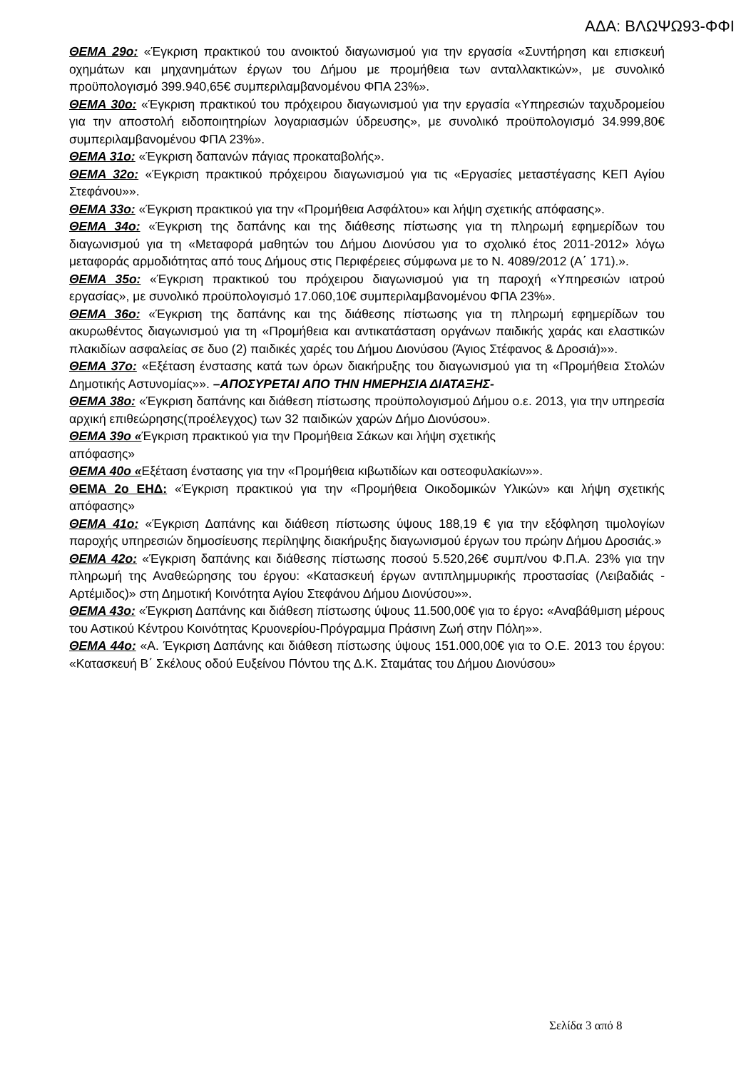ΑΔΑ: ΒΛΩΨΩ93-ΦΦΙ
ΘΕΜΑ 29ο: «Έγκριση πρακτικού του ανοικτού διαγωνισμού για την εργασία «Συντήρηση και επισκευή οχημάτων και μηχανημάτων έργων του Δήμου με προμήθεια των ανταλλακτικών», με συνολικό προϋπολογισμό 399.940,65€ συμπεριλαμβανομένου ΦΠΑ 23%».
ΘΕΜΑ 30ο: «Έγκριση πρακτικού του πρόχειρου διαγωνισμού για την εργασία «Υπηρεσιών ταχυδρομείου για την αποστολή ειδοποιητηρίων λογαριασμών ύδρευσης», με συνολικό προϋπολογισμό 34.999,80€ συμπεριλαμβανομένου ΦΠΑ 23%».
ΘΕΜΑ 31ο: «Έγκριση δαπανών πάγιας προκαταβολής».
ΘΕΜΑ 32ο: «Έγκριση πρακτικού πρόχειρου διαγωνισμού για τις «Εργασίες μεταστέγασης ΚΕΠ Αγίου Στεφάνου»».
ΘΕΜΑ 33ο: «Έγκριση πρακτικού για την «Προμήθεια Ασφάλτου» και λήψη σχετικής απόφασης».
ΘΕΜΑ 34ο: «Έγκριση της δαπάνης και της διάθεσης πίστωσης για τη πληρωμή εφημερίδων του διαγωνισμού για τη «Μεταφορά μαθητών του Δήμου Διονύσου για το σχολικό έτος 2011-2012» λόγω μεταφοράς αρμοδιότητας από τους Δήμους στις Περιφέρειες σύμφωνα με το Ν. 4089/2012 (Α΄ 171).».
ΘΕΜΑ 35ο: «Έγκριση πρακτικού του πρόχειρου διαγωνισμού για τη παροχή «Υπηρεσιών ιατρού εργασίας», με συνολικό προϋπολογισμό 17.060,10€ συμπεριλαμβανομένου ΦΠΑ 23%».
ΘΕΜΑ 36ο: «Έγκριση της δαπάνης και της διάθεσης πίστωσης για τη πληρωμή εφημερίδων του ακυρωθέντος διαγωνισμού για τη «Προμήθεια και αντικατάσταση οργάνων παιδικής χαράς και ελαστικών πλακιδίων ασφαλείας σε δυο (2) παιδικές χαρές του Δήμου Διονύσου (Άγιος Στέφανος & Δροσιά)»».
ΘΕΜΑ 37ο: «Εξέταση ένστασης κατά των όρων διακήρυξης του διαγωνισμού για τη «Προμήθεια Στολών Δημοτικής Αστυνομίας»». –ΑΠΟΣΥΡΕΤΑΙ ΑΠΟ ΤΗΝ ΗΜΕΡΗΣΙΑ ΔΙΑΤΑΞΗΣ-
ΘΕΜΑ 38ο: «Έγκριση δαπάνης και διάθεση πίστωσης προϋπολογισμού Δήμου ο.ε. 2013, για την υπηρεσία αρχική επιθεώρησης(προέλεγχος) των 32 παιδικών χαρών Δήμο Διονύσου».
ΘΕΜΑ 39ο «Έγκριση πρακτικού για την Προμήθεια Σάκων και λήψη σχετικής
απόφασης»
ΘΕΜΑ 40ο «Εξέταση ένστασης για την «Προμήθεια κιβωτιδίων και οστεοφυλακίων»».
ΘΕΜΑ 2ο ΕΗΔ: «Έγκριση πρακτικού για την «Προμήθεια Οικοδομικών Υλικών» και λήψη σχετικής απόφασης»
ΘΕΜΑ 41ο: «Έγκριση Δαπάνης και διάθεση πίστωσης ύψους 188,19 € για την εξόφληση τιμολογίων παροχής υπηρεσιών δημοσίευσης περίληψης διακήρυξης διαγωνισμού έργων του πρώην Δήμου Δροσιάς.»
ΘΕΜΑ 42ο: «Έγκριση δαπάνης και διάθεσης πίστωσης ποσού 5.520,26€ συμπ/νου Φ.Π.Α. 23% για την πληρωμή της Αναθεώρησης του έργου: «Κατασκευή έργων αντιπλημμυρικής προστασίας (Λειβαδιάς - Αρτέμιδος)» στη Δημοτική Κοινότητα Αγίου Στεφάνου Δήμου Διονύσου»».
ΘΕΜΑ 43ο: «Έγκριση Δαπάνης και διάθεση πίστωσης ύψους 11.500,00€ για το έργο: «Αναβάθμιση μέρους του Αστικού Κέντρου Κοινότητας Κρυονερίου-Πρόγραμμα Πράσινη Ζωή στην Πόλη»».
ΘΕΜΑ 44ο: «Α. Έγκριση Δαπάνης και διάθεση πίστωσης ύψους 151.000,00€ για το Ο.Ε. 2013 του έργου: «Κατασκευή Β΄ Σκέλους οδού Ευξείνου Πόντου της Δ.Κ. Σταμάτας του Δήμου Διονύσου»
Σελίδα 3 από 8